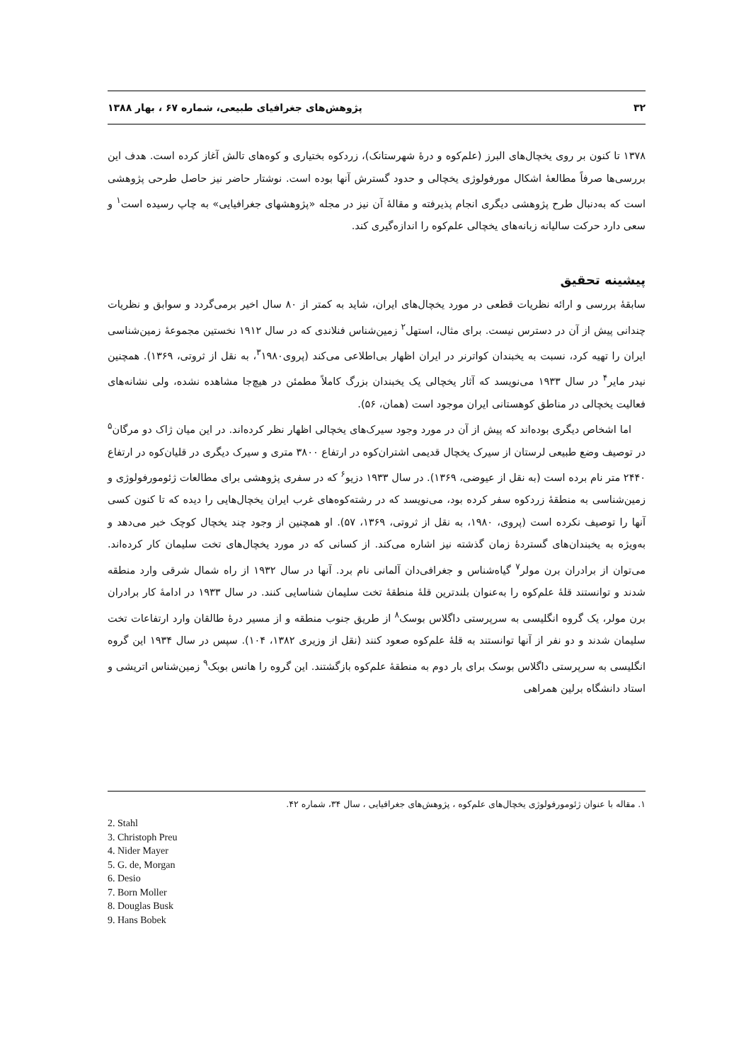۳۲ پژوهش‌های جغرافیای طبیعی، شماره ۶۷ ، بهار ۱۳۸۸
۱۳۷۸ تا کنون بر روی یخچال‌های البرز (علم‌کوه و درهٔ شهرستانک)، زردکوه بختیاری و کوه‌های تالش آغاز کرده است. هدف این بررسی‌ها صرفاً مطالعهٔ اشکال مورفولوژی یخچالی و حدود گسترش آنها بوده است. نوشتار حاضر نیز حاصل طرحی پژوهشی است که به‌دنبال طرح پژوهشی دیگری انجام پذیرفته و مقالهٔ آن نیز در مجله «پژوهشهای جغرافیایی» به چاپ رسیده است<sup>۱</sup> و سعی دارد حرکت سالیانه زبانه‌های یخچالی علم‌کوه را اندازه‌گیری کند.
پیشینه تحقیق
سابقهٔ بررسی و ارائه نظریات قطعی در مورد یخچال‌های ایران، شاید به کمتر از ۸۰ سال اخیر برمی‌گردد و سوابق و نظریات چندانی پیش از آن در دسترس نیست. برای مثال، استهل<sup>۲</sup> زمین‌شناس فنلاندی که در سال ۱۹۱۲ نخستین مجموعهٔ زمین‌شناسی ایران را تهیه کرد، نسبت به یخبندان کواترنر در ایران اظهار بی‌اطلاعی می‌کند (پروی<sup>۳</sup>۱۹۸۰، به نقل از ثروتی، ۱۳۶۹). همچنین نیدر مایر<sup>۴</sup> در سال ۱۹۳۳ می‌نویسد که آثار یخچالی یک یخبندان بزرگ کاملاً مطمئن در هیچ‌جا مشاهده نشده، ولی نشانه‌های فعالیت یخچالی در مناطق کوهستانی ایران موجود است (همان، ۵۶).
اما اشخاص دیگری بوده‌اند که پیش از آن در مورد وجود سیرک‌های یخچالی اظهار نظر کرده‌اند. در این میان ژاک دو مرگان<sup>۵</sup> در توصیف وضع طبیعی لرستان از سیرک یخچال قدیمی اشتران‌کوه در ارتفاع ۳۸۰۰ متری و سیرک دیگری در قلیان‌کوه در ارتفاع ۲۴۴۰ متر نام برده است (به نقل از عیوضی، ۱۳۶۹). در سال ۱۹۳۳ دزیو<sup>۶</sup> که در سفری پژوهشی برای مطالعات ژئومورفولوژی و زمین‌شناسی به منطقهٔ زردکوه سفر کرده بود، می‌نویسد که در رشته‌کوه‌های غرب ایران یخچال‌هایی را دیده که تا کنون کسی آنها را توصیف نکرده است (پروی، ۱۹۸۰، به نقل از ثروتی، ۱۳۶۹، ۵۷). او همچنین از وجود چند یخچال کوچک خبر می‌دهد و به‌ویژه به یخبندان‌های گستردهٔ زمان گذشته نیز اشاره می‌کند. از کسانی که در مورد یخچال‌های تخت سلیمان کار کرده‌اند. می‌توان از برادران برن مولر<sup>۷</sup> گیاه‌شناس و جغرافی‌دان آلمانی نام برد. آنها در سال ۱۹۳۲ از راه شمال شرقی وارد منطقه شدند و توانستند قلهٔ علم‌کوه را به‌عنوان بلندترین قلهٔ منطقهٔ تخت سلیمان شناسایی کنند. در سال ۱۹۳۳ در ادامهٔ کار برادران برن مولر، یک گروه انگلیسی به سرپرستی داگلاس بوسک<sup>۸</sup> از طریق جنوب منطقه و از مسیر درهٔ طالقان وارد ارتفاعات تخت سلیمان شدند و دو نفر از آنها توانستند به قلهٔ علم‌کوه صعود کنند (نقل از وزیری ۱۳۸۲، ۱۰۴). سپس در سال ۱۹۳۴ این گروه انگلیسی به سرپرستی داگلاس بوسک برای بار دوم به منطقهٔ علم‌کوه بازگشتند. این گروه را هانس بوبک<sup>۹</sup> زمین‌شناس اتریشی و استاد دانشگاه برلین همراهی
۱. مقاله با عنوان ژئومورفولوژی یخچال‌های علم‌کوه ، پژوهش‌های جغرافیایی ، سال ۳۴، شماره ۴۲.
2. Stahl
3. Christoph Preu
4. Nider Mayer
5. G. de, Morgan
6. Desio
7. Born Moller
8. Douglas Busk
9. Hans Bobek